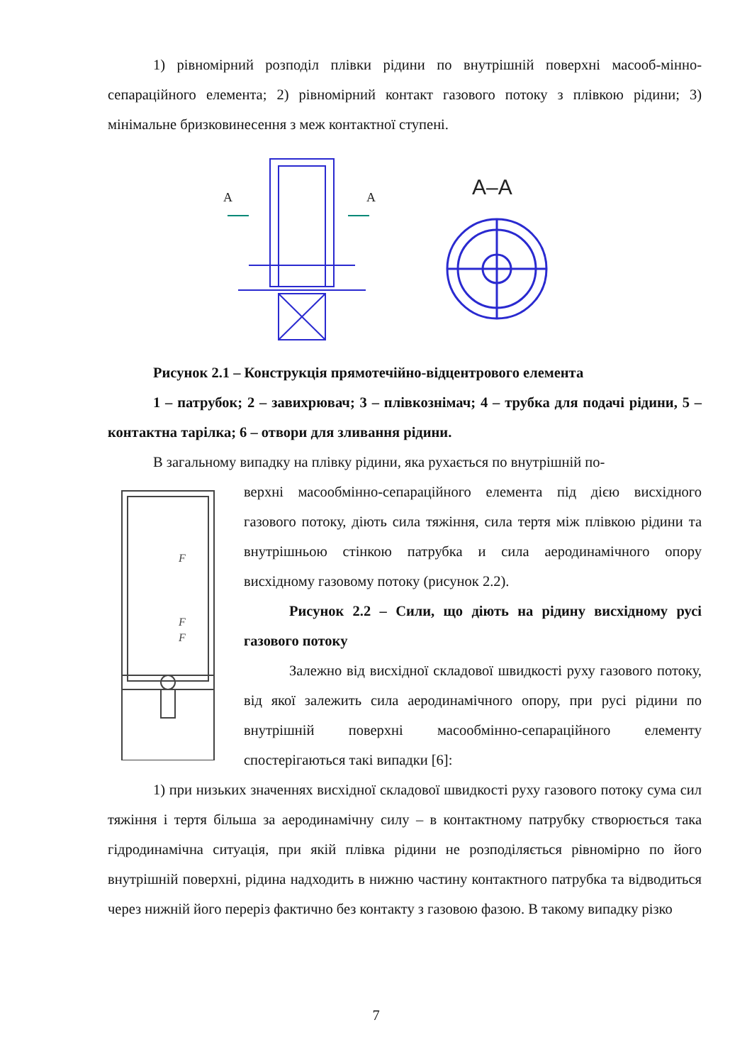1) рівномірний розподіл плівки рідини по внутрішній поверхні масооб-мінно-сепараційного елемента; 2) рівномірний контакт газового потоку з плівкою рідини; 3) мінімальне бризковинесення з меж контактної ступені.
А
А
А–А
Рисунок 2.1 – Конструкція прямотечійно-відцентрового елемента
1 – патрубок; 2 – завихрювач; 3 – плівкознімач; 4 – трубка для подачі рідини, 5 – контактна тарілка; 6 – отвори для зливання рідини.
В загальному випадку на плівку рідини, яка рухається по внутрішній по-
F
F
F
верхні масообмінно-сепараційного елемента під дією висхідного газового потоку, діють сила тяжіння, сила тертя між плівкою рідини та внутрішньою стінкою патрубка и сила аеродинамічного опору висхідному газовому потоку (рисунок 2.2).
Рисунок 2.2 – Сили, що діють на рідину висхідному русі газового потоку
Залежно від висхідної складової швидкості руху газового потоку, від якої залежить сила аеродинамічного опору, при русі рідини по внутрішній поверхні масообмінно-сепараційного елементу спостерігаються такі випадки [6]:
1) при низьких значеннях висхідної складової швидкості руху газового потоку сума сил тяжіння і тертя більша за аеродинамічну силу – в контактному патрубку створюється така гідродинамічна ситуація, при якій плівка рідини не розподіляється рівномірно по його внутрішній поверхні, рідина надходить в нижню частину контактного патрубка та відводиться через нижній його переріз фактично без контакту з газовою фазою. В такому випадку різко
7